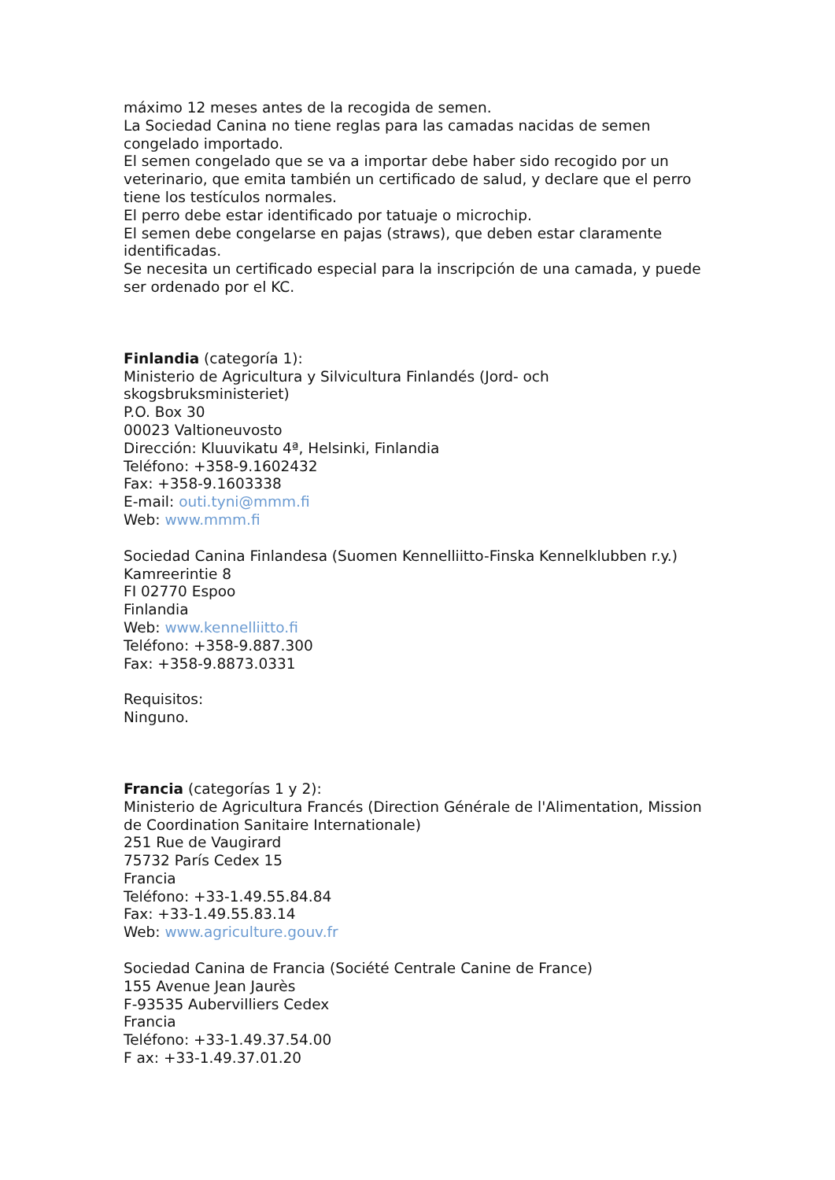máximo 12 meses antes de la recogida de semen.
La Sociedad Canina no tiene reglas para las camadas nacidas de semen congelado importado.
El semen congelado que se va a importar debe haber sido recogido por un veterinario, que emita también un certificado de salud, y declare que el perro tiene los testículos normales.
El perro debe estar identificado por tatuaje o microchip.
El semen debe congelarse en pajas (straws), que deben estar claramente identificadas.
Se necesita un certificado especial para la inscripción de una camada, y puede ser ordenado por el KC.
Finlandia (categoría 1):
Ministerio de Agricultura y Silvicultura Finlandés (Jord- och skogsbruksministeriet)
P.O. Box 30
00023 Valtioneuvosto
Dirección: Kluuvikatu 4ª, Helsinki, Finlandia
Teléfono: +358-9.1602432
Fax: +358-9.1603338
E-mail: outi.tyni@mmm.fi
Web: www.mmm.fi
Sociedad Canina Finlandesa (Suomen Kennelliitto-Finska Kennelklubben r.y.)
Kamreerintie 8
FI 02770 Espoo
Finlandia
Web: www.kennelliitto.fi
Teléfono: +358-9.887.300
Fax: +358-9.8873.0331
Requisitos:
Ninguno.
Francia (categorías 1 y 2):
Ministerio de Agricultura Francés (Direction Générale de l'Alimentation, Mission de Coordination Sanitaire Internationale)
251 Rue de Vaugirard
75732 París Cedex 15
Francia
Teléfono: +33-1.49.55.84.84
Fax: +33-1.49.55.83.14
Web: www.agriculture.gouv.fr
Sociedad Canina de Francia (Société Centrale Canine de France)
155 Avenue Jean Jaurès
F-93535 Aubervilliers Cedex
Francia
Teléfono: +33-1.49.37.54.00
F ax: +33-1.49.37.01.20